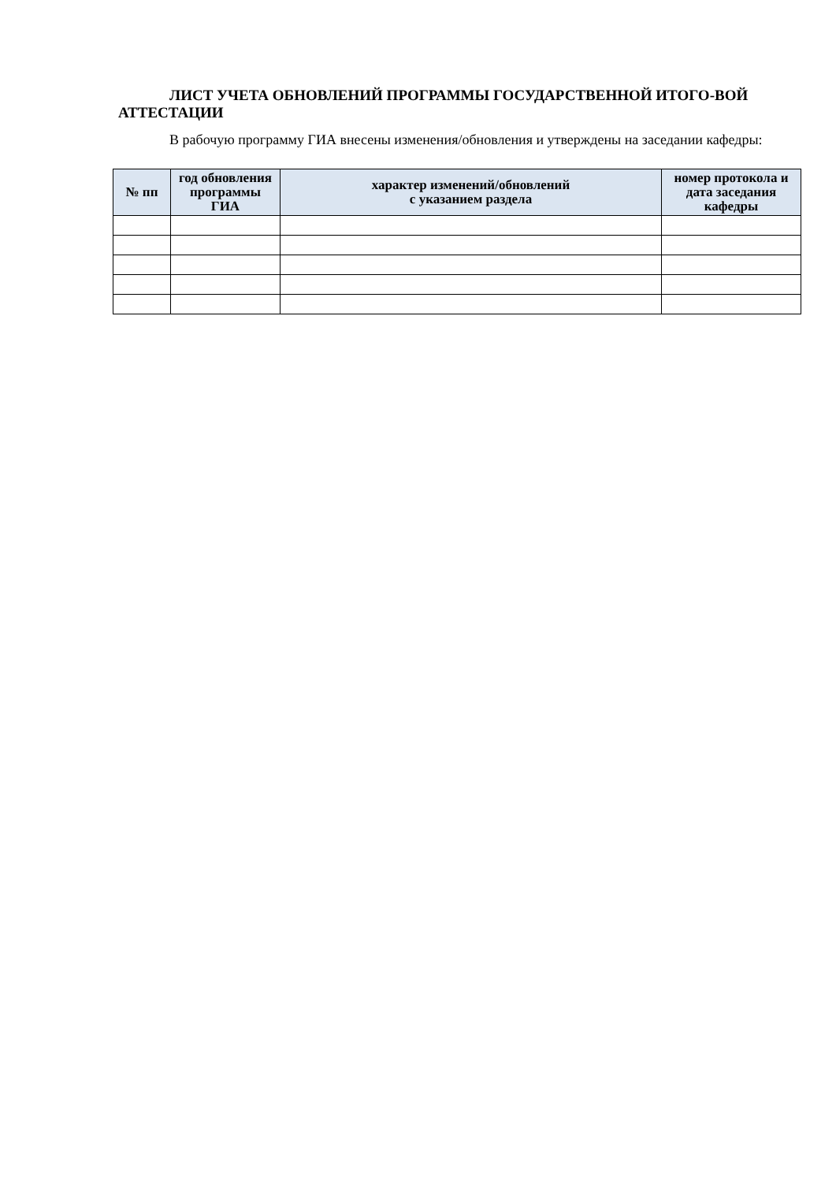ЛИСТ УЧЕТА ОБНОВЛЕНИЙ ПРОГРАММЫ ГОСУДАРСТВЕННОЙ ИТОГО-ВОЙ АТТЕСТАЦИИ
В рабочую программу ГИА внесены изменения/обновления и утверждены на заседании кафедры:
| № пп | год обновления программы ГИА | характер изменений/обновлений с указанием раздела | номер протокола и дата заседания кафедры |
| --- | --- | --- | --- |